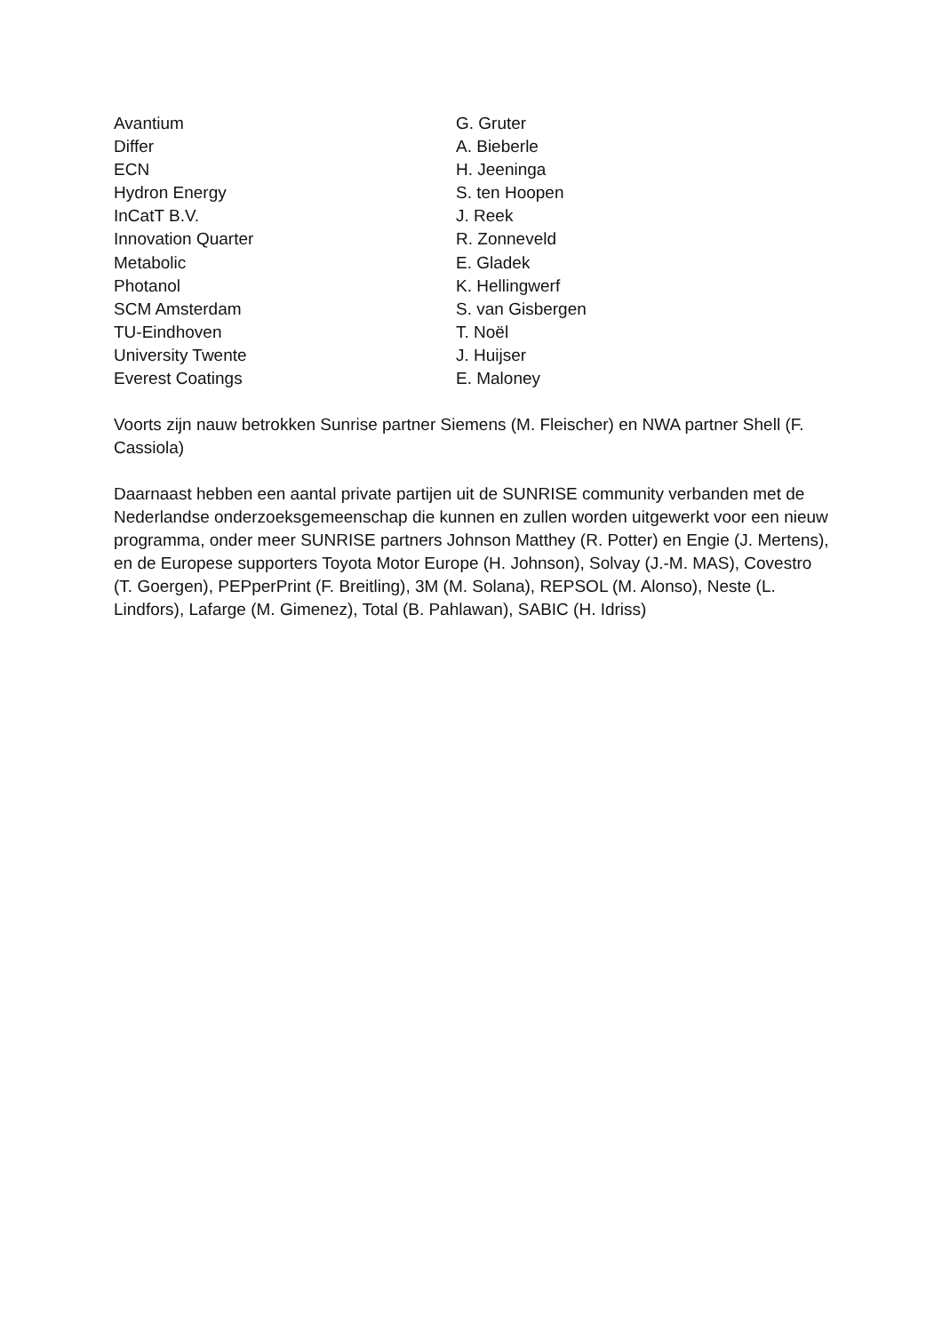| Avantium | G. Gruter |
| Differ | A. Bieberle |
| ECN | H. Jeeninga |
| Hydron Energy | S. ten Hoopen |
| InCatT B.V. | J. Reek |
| Innovation Quarter | R. Zonneveld |
| Metabolic | E. Gladek |
| Photanol | K. Hellingwerf |
| SCM Amsterdam | S. van Gisbergen |
| TU-Eindhoven | T. Noël |
| University Twente | J. Huijser |
| Everest Coatings | E. Maloney |
Voorts zijn nauw betrokken Sunrise partner Siemens (M. Fleischer) en NWA partner Shell (F. Cassiola)
Daarnaast hebben een aantal private partijen uit de SUNRISE community verbanden met de Nederlandse onderzoeksgemeenschap die kunnen en zullen worden uitgewerkt voor een nieuw programma, onder meer SUNRISE partners Johnson Matthey (R. Potter) en Engie (J. Mertens), en de Europese supporters Toyota Motor Europe (H. Johnson), Solvay (J.-M. MAS), Covestro (T. Goergen), PEPperPrint (F. Breitling), 3M (M. Solana), REPSOL (M. Alonso), Neste (L. Lindfors), Lafarge (M. Gimenez), Total (B. Pahlawan), SABIC (H. Idriss)